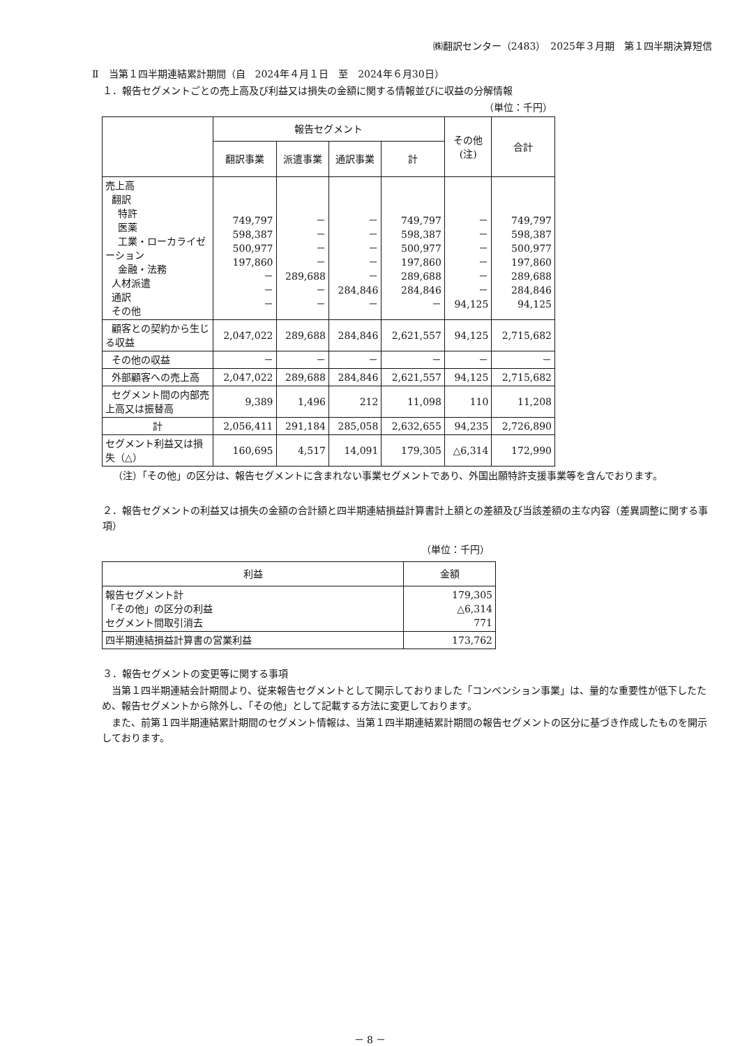㈱翻訳センター（2483）　2025年３月期　第１四半期決算短信
Ⅱ　当第１四半期連結累計期間（自　2024年４月１日　至　2024年６月30日）
１．報告セグメントごとの売上高及び利益又は損失の金額に関する情報並びに収益の分解情報
（単位：千円）
| | 報告セグメント | | | | その他 (注) | 合計 |
| --- | --- | --- | --- | --- | --- | --- |
| | 翻訳事業 | 派遣事業 | 通訳事業 | 計 | | |
| 売上高 翻訳 特許 医薬 工業・ローカライゼーション 金融・法務 人材派遣 通訳 その他 | 749,797 598,387 500,977 197,860 － － － | － － － － 289,688 － － | － － － － － 284,846 － | 749,797 598,387 500,977 197,860 289,688 284,846 － | － － － － － － 94,125 | 749,797 598,387 500,977 197,860 289,688 284,846 94,125 |
| 顧客との契約から生じる収益 | 2,047,022 | 289,688 | 284,846 | 2,621,557 | 94,125 | 2,715,682 |
| その他の収益 | － | － | － | － | － | － |
| 外部顧客への売上高 | 2,047,022 | 289,688 | 284,846 | 2,621,557 | 94,125 | 2,715,682 |
| セグメント間の内部売上高又は振替高 | 9,389 | 1,496 | 212 | 11,098 | 110 | 11,208 |
| 計 | 2,056,411 | 291,184 | 285,058 | 2,632,655 | 94,235 | 2,726,890 |
| セグメント利益又は損失（△） | 160,695 | 4,517 | 14,091 | 179,305 | △6,314 | 172,990 |
（注）「その他」の区分は、報告セグメントに含まれない事業セグメントであり、外国出願特許支援事業等を含んでおります。
２．報告セグメントの利益又は損失の金額の合計額と四半期連結損益計算書計上額との差額及び当該差額の主な内容（差異調整に関する事項）
（単位：千円）
| 利益 | 金額 |
| --- | --- |
| 報告セグメント計 「その他」の区分の利益 セグメント間取引消去 | 179,305 △6,314 771 |
| 四半期連結損益計算書の営業利益 | 173,762 |
３．報告セグメントの変更等に関する事項
　当第１四半期連結会計期間より、従来報告セグメントとして開示しておりました「コンベンション事業」は、量的な重要性が低下したため、報告セグメントから除外し、「その他」として記載する方法に変更しております。
　また、前第１四半期連結累計期間のセグメント情報は、当第１四半期連結累計期間の報告セグメントの区分に基づき作成したものを開示しております。
－ 8 －